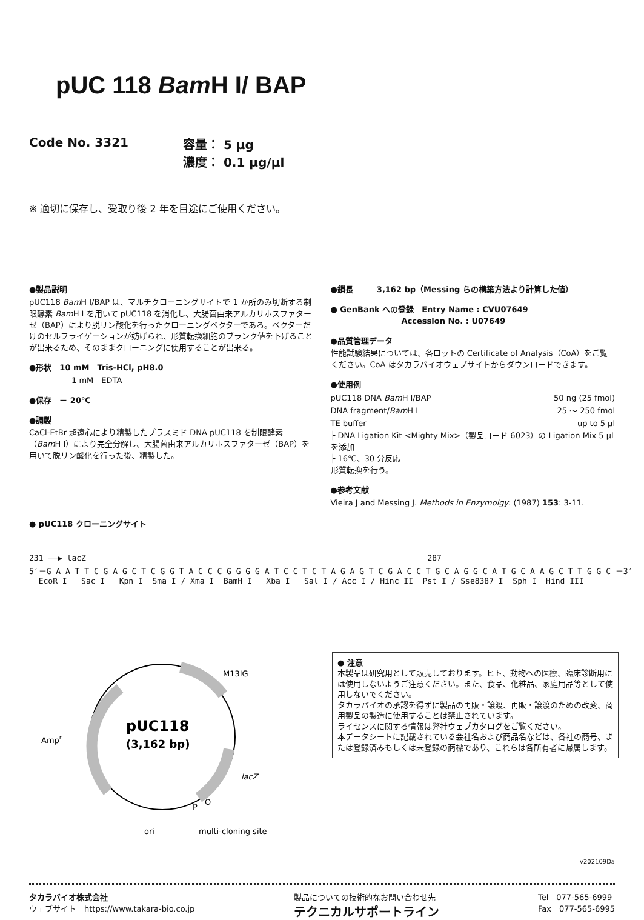pUC 118 Bam H I/ BAP
Code No. 3321 容量： 5 μg
濃度： 0.1 μg/μl
※ 適切に保存し、受取り後 2 年を目途にご使用ください。
●製品説明
pUC118 Bam H I/BAP は、マルチクローニングサイトで 1 か所のみ切断する制限酵素 Bam H I を用いて pUC118 を消化し、大腸菌由来アルカリホスファターゼ（BAP）により脱リン酸化を行ったクローニングベクターである。ベクターだけのセルフライゲーションが妨げられ、形質転換細胞のブランク値を下げることが出来るため、そのままクローニングに使用することが出来る。
●形状　10 mM　Tris-HCl, pH8.0
1 mM　EDTA
●保存　－ 20℃
●調製
CaCl-EtBr 超遠心により精製したプラスミド DNA pUC118 を制限酵素（Bam H I）により完全分解し、大腸菌由来アルカリホスファターゼ（BAP）を用いて脱リン酸化を行った後、精製した。
●鎖長　　　3,162 bp（Messing らの構築方法より計算した値）
● GenBank への登録　Entry Name : CVU07649
　　　　　　　　　Accession No. : U07649
●品質管理データ
性能試験結果については、各ロットの Certificate of Analysis（CoA）をご覧ください。CoA はタカラバイオウェブサイトからダウンロードできます。
●使用例
| pUC118 DNA Bam H I/BAP | 50 ng (25 fmol) |
| DNA fragment/ Bam H I | 25 ～ 250 fmol |
| TE buffer | up to 5 μl |
├ DNA Ligation Kit <Mighty Mix>（製品コード 6023）の Ligation Mix 5 μl を添加
├ 16℃、30 分反応
形質転換を行う。
●参考文献
Vieira J and Messing J. Methods in Enzymolgy. (1987) 153: 3-11.
● pUC118 クローニングサイト
231 ──▶ lacZ 287 5′－G A A T T C G A G C T C G G T A C C C G G G G A T C C T C T A G A G T C G A C C T G C A G G C A T G C A A G C T T G G C －3′ EcoR I Sac I Kpn I Sma I / Xma I BamH I Xba I Sal I / Acc I / Hinc II Pst I / Sse8387 I Sph I Hind III
pUC118
(3,162 bp)
Ampr
M13IG
lacZ
P
O
ori
multi-cloning site
● 注意
本製品は研究用として販売しております。ヒト、動物への医療、臨床診断用には使用しないようご注意ください。また、食品、化粧品、家庭用品等として使用しないでください。
タカラバイオの承認を得ずに製品の再販・譲渡、再販・譲渡のための改変、商用製品の製造に使用することは禁止されています。
ライセンスに関する情報は弊社ウェブカタログをご覧ください。
本データシートに記載されている会社名および商品名などは、各社の商号、または登録済みもしくは未登録の商標であり、これらは各所有者に帰属します。
v202109Da
タカラバイオ株式会社
ウェブサイト　https://www.takara-bio.co.jp
製品についての技術的なお問い合わせ先
テクニカルサポートライン
Tel　077-565-6999
Fax　077-565-6995